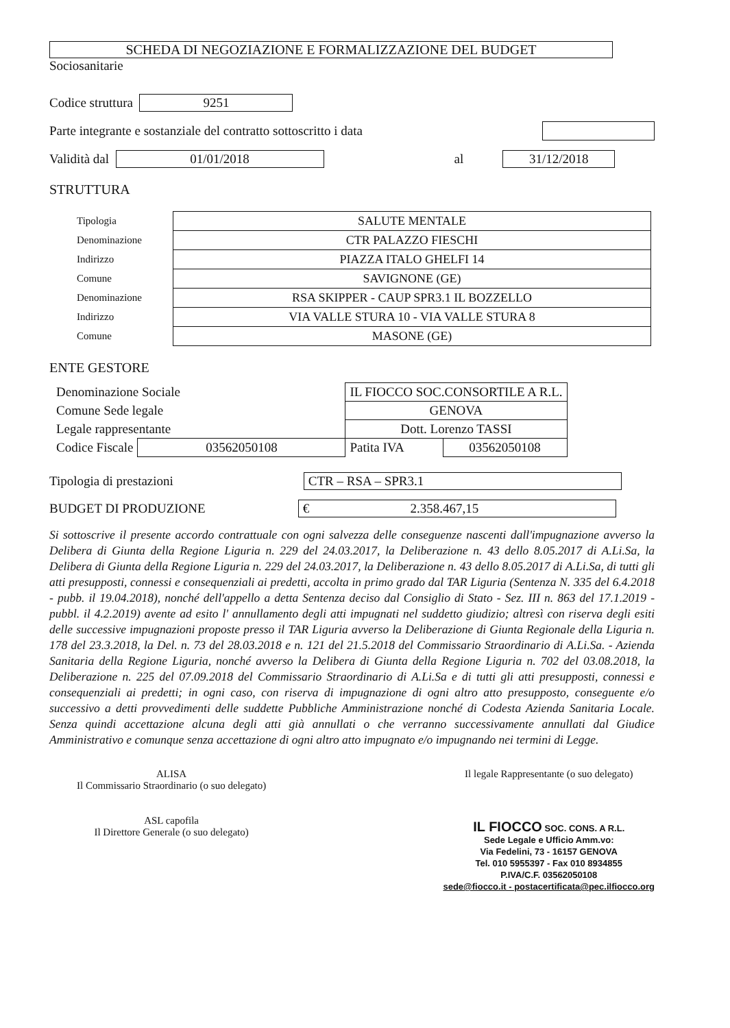SCHEDA DI NEGOZIAZIONE E FORMALIZZAZIONE DEL BUDGET
Sociosanitarie
Codice struttura 9251
Parte integrante e sostanziale del contratto sottoscritto i data
Validità dal 01/01/2018 al 31/12/2018
STRUTTURA
| Tipologia | SALUTE MENTALE |
| Denominazione | CTR PALAZZO FIESCHI |
| Indirizzo | PIAZZA ITALO GHELFI 14 |
| Comune | SAVIGNONE (GE) |
| Denominazione | RSA SKIPPER - CAUP SPR3.1 IL BOZZELLO |
| Indirizzo | VIA VALLE STURA 10 - VIA VALLE STURA 8 |
| Comune | MASONE (GE) |
ENTE GESTORE
| Denominazione Sociale | | IL FIOCCO SOC.CONSORTILE A R.L. | |
| Comune Sede legale | | GENOVA | |
| Legale rappresentante | | Dott. Lorenzo TASSI | |
| Codice Fiscale | 03562050108 | Patita IVA | 03562050108 |
Tipologia di prestazioni CTR – RSA – SPR3.1
BUDGET DI PRODUZIONE € 2.358.467,15
Si sottoscrive il presente accordo contrattuale con ogni salvezza delle conseguenze nascenti dall'impugnazione avverso la Delibera di Giunta della Regione Liguria n. 229 del 24.03.2017, la Deliberazione n. 43 dello 8.05.2017 di A.Li.Sa, la Delibera di Giunta della Regione Liguria n. 229 del 24.03.2017, la Deliberazione n. 43 dello 8.05.2017 di A.Li.Sa, di tutti gli atti presupposti, connessi e consequenziali ai predetti, accolta in primo grado dal TAR Liguria (Sentenza N. 335 del 6.4.2018 - pubb. il 19.04.2018), nonché dell'appello a detta Sentenza deciso dal Consiglio di Stato - Sez. III n. 863 del 17.1.2019 - pubbl. il 4.2.2019) avente ad esito l' annullamento degli atti impugnati nel suddetto giudizio; altresì con riserva degli esiti delle successive impugnazioni proposte presso il TAR Liguria avverso la Deliberazione di Giunta Regionale della Liguria n. 178 del 23.3.2018, la Del. n. 73 del 28.03.2018 e n. 121 del 21.5.2018 del Commissario Straordinario di A.Li.Sa. - Azienda Sanitaria della Regione Liguria, nonché avverso la Delibera di Giunta della Regione Liguria n. 702 del 03.08.2018, la Deliberazione n. 225 del 07.09.2018 del Commissario Straordinario di A.Li.Sa e di tutti gli atti presupposti, connessi e consequenziali ai predetti; in ogni caso, con riserva di impugnazione di ogni altro atto presupposto, conseguente e/o successivo a detti provvedimenti delle suddette Pubbliche Amministrazione nonché di Codesta Azienda Sanitaria Locale. Senza quindi accettazione alcuna degli atti già annullati o che verranno successivamente annullati dal Giudice Amministrativo e comunque senza accettazione di ogni altro atto impugnato e/o impugnando nei termini di Legge.
ALISA
Il Commissario Straordinario (o suo delegato)
ASL capofila
Il Direttore Generale (o suo delegato)
Il legale Rappresentante (o suo delegato)
IL FIOCCO SOC. CONS. A R.L.
Sede Legale e Ufficio Amm.vo:
Via Fedelini, 73 - 16157 GENOVA
Tel. 010 5955397 - Fax 010 8934855
P.IVA/C.F. 03562050108
sede@fiocco.it - postacertificata@pec.ilfiocco.org